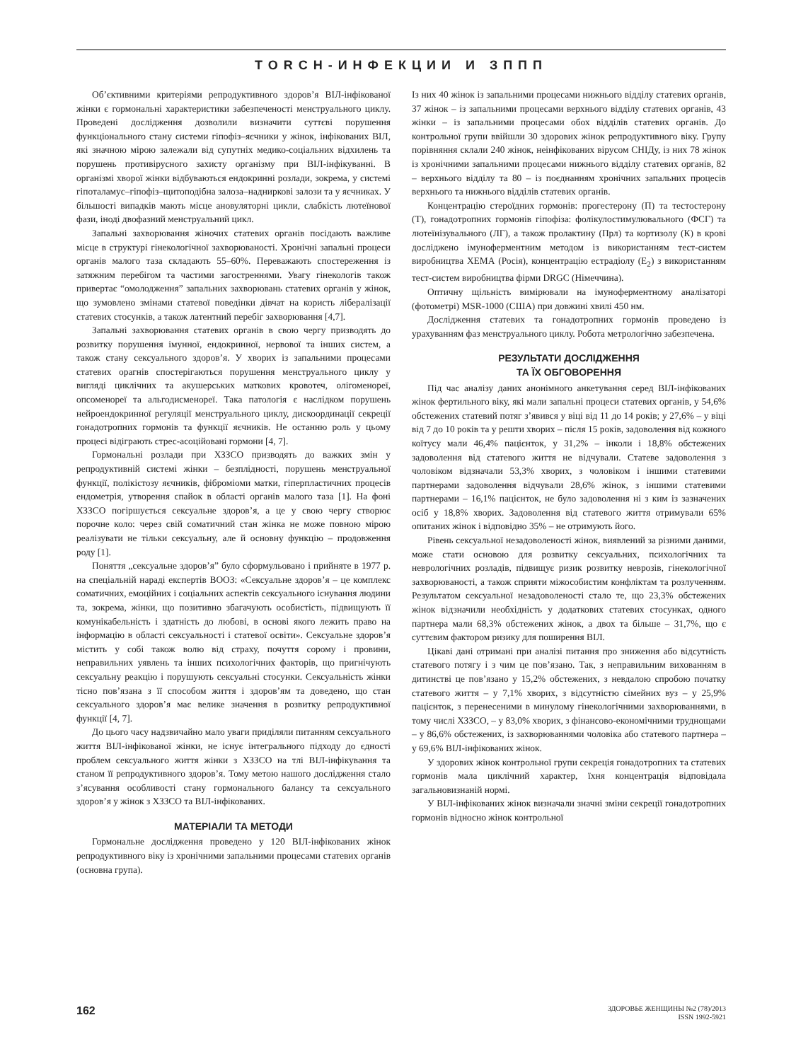TORCH-ИНФЕКЦИИ И ЗППП
Об’єктивними критеріями репродуктивного здоров’я ВІЛ-інфікованої жінки є гормональні характеристики забезпеченості менструального циклу. Проведені дослідження дозволили визначити суттєві порушення функціонального стану системи гіпофіз–яєчники у жінок, інфікованих ВІЛ, які значною мірою залежали від супутніх медико-соціальних відхилень та порушень противірусного захисту організму при ВІЛ-інфікуванні. В організмі хворої жінки відбуваються ендокринні розлади, зокрема, у системі гіпоталамус–гіпофіз–щитоподібна залоза–надниркові залози та у яєчниках. У більшості випадків мають місце ановуляторні цикли, слабкість лютеїнової фази, іноді двофазний менструальний цикл.
Запальні захворювання жіночих статевих органів посідають важливе місце в структурі гінекологічної захворюваності. Хронічні запальні процеси органів малого таза складають 55–60%. Переважають спостереження із затяжним перебігом та частими загостреннями. Увагу гінекологів також привертає “омолодження” запальних захворювань статевих органів у жінок, що зумовлено змінами статевої поведінки дівчат на користь лібералізації статевих стосунків, а також латентний перебіг захворювання [4,7].
Запальні захворювання статевих органів в свою чергу призводять до розвитку порушення імунної, ендокринної, нервової та інших систем, а також стану сексуального здоров’я. У хворих із запальними процесами статевих орагнів спостерігаються порушення менструального циклу у вигляді циклічних та акушерських маткових кровотеч, олігоменореї, опсоменореї та альгодисменореї. Така патологія є наслідком порушень нейроендокринної регуляції менструального циклу, дискоординації секреції гонадотропних гормонів та функції яєчників. Не останню роль у цьому процесі відіграють стрес-асоційовані гормони [4, 7].
Гормональні розлади при ХЗЗСО призводять до важких змін у репродуктивній системі жінки – безплідності, порушень менструальної функції, полікістозу яєчників, фіброміоми матки, гіперпластичних процесів ендометрія, утворення спайок в області органів малого таза [1]. На фоні ХЗЗСО погіршується сексуальне здоров’я, а це у свою чергу створює порочне коло: через свій соматичний стан жінка не може повною мірою реалізувати не тільки сексуальну, але й основну функцію – продовження роду [1].
Поняття „сексуальне здоров’я” було сформульовано і прийняте в 1977 р. на спеціальній нараді експертів ВООЗ: «Сексуальне здоров’я – це комплекс соматичних, емоційних і соціальних аспектів сексуального існування людини та, зокрема, жінки, що позитивно збагачують особистість, підвищують її комунікабельність і здатність до любові, в основі якого лежить право на інформацію в області сексуальності і статевої освіти». Сексуальне здоров’я містить у собі також волю від страху, почуття сорому і провини, неправильних уявлень та інших психологічних факторів, що пригнічують сексуальну реакцію і порушують сексуальні стосунки. Сексуальність жінки тісно пов’язана з її способом життя і здоров’ям та доведено, що стан сексуального здоров’я має велике значення в розвитку репродуктивної функції [4, 7].
До цього часу надзвичайно мало уваги приділяли питанням сексуального життя ВІЛ-інфікованої жінки, не існує інтегрального підходу до єдності проблем сексуального життя жінки з ХЗЗСО на тлі ВІЛ-інфікування та станом її репродуктивного здоров’я. Тому метою нашого дослідження стало з’ясування особливості стану гормонального балансу та сексуального здоров’я у жінок з ХЗЗСО та ВІЛ-інфікованих.
МАТЕРІАЛИ ТА МЕТОДИ
Гормональне дослідження проведено у 120 ВІЛ-інфікованих жінок репродуктивного віку із хронічними запальними процесами статевих органів (основна група).
Із них 40 жінок із запальними процесами нижнього відділу статевих органів, 37 жінок – із запальними процесами верхнього відділу статевих органів, 43 жінки – із запальними процесами обох відділів статевих органів. До контрольної групи ввійшли 30 здорових жінок репродуктивного віку. Групу порівняння склали 240 жінок, неінфікованих вірусом СНІДу, із них 78 жінок із хронічними запальними процесами нижнього відділу статевих органів, 82 – верхнього відділу та 80 – із поєднанням хронічних запальних процесів верхнього та нижнього відділів статевих органів.
Концентрацію стероїдних гормонів: прогестерону (П) та тестостерону (Т), гонадотропних гормонів гіпофіза: фолікулостимулювального (ФСГ) та лютеїнізувального (ЛГ), а також пролактину (Прл) та кортизолу (К) в крові досліджено імуноферментним методом із використанням тест-систем виробництва ХЕМА (Росія), концентрацію естрадіолу (Е<sub>2</sub>) з використанням тест-систем виробництва фірми DRGC (Німеччина).
Оптичну щільність вимірювали на імуноферментному аналізаторі (фотометрі) MSR-1000 (США) при довжині хвилі 450 нм.
Дослідження статевих та гонадотропних гормонів проведено із урахуванням фаз менструального циклу. Робота метрологічно забезпечена.
РЕЗУЛЬТАТИ ДОСЛІДЖЕННЯ
ТА ЇХ ОБГОВОРЕННЯ
Під час аналізу даних анонімного анкетування серед ВІЛ-інфікованих жінок фертильного віку, які мали запальні процеси статевих органів, у 54,6% обстежених статевий потяг з’явився у віці від 11 до 14 років; у 27,6% – у віці від 7 до 10 років та у решти хворих – після 15 років, задоволення від кожного коїтусу мали 46,4% пацієнток, у 31,2% – інколи і 18,8% обстежених задоволення від статевого життя не відчували. Статеве задоволення з чоловіком відзначали 53,3% хворих, з чоловіком і іншими статевими партнерами задоволення відчували 28,6% жінок, з іншими статевими партнерами – 16,1% пацієнток, не було задоволення ні з ким із зазначених осіб у 18,8% хворих. Задоволення від статевого життя отримували 65% опитаних жінок і відповідно 35% – не отримують його.
Рівень сексуальної незадоволеності жінок, виявлений за різними даними, може стати основою для розвитку сексуальних, психологічних та неврологічних розладів, підвищує ризик розвитку неврозів, гінекологічної захворюваності, а також сприяти міжособистим конфліктам та розлученням. Результатом сексуальної незадоволеності стало те, що 23,3% обстежених жінок відзначили необхідність у додаткових статевих стосунках, одного партнера мали 68,3% обстежених жінок, а двох та більше – 31,7%, що є суттєвим фактором ризику для поширення ВІЛ.
Цікаві дані отримані при аналізі питання про зниження або відсутність статевого потягу і з чим це пов’язано. Так, з неправильним вихованням в дитинстві це пов’язано у 15,2% обстежених, з невдалою спробою початку статевого життя – у 7,1% хворих, з відсутністю сімейних вуз – у 25,9% пацієнток, з перенесеними в минулому гінекологічними захворюваннями, в тому числі ХЗЗСО, – у 83,0% хворих, з фінансово-економічними труднощами – у 86,6% обстежених, із захворюваннями чоловіка або статевого партнера – у 69,6% ВІЛ-інфікованих жінок.
У здорових жінок контрольної групи секреція гонадотропних та статевих гормонів мала циклічний характер, їхня концентрація відповідала загальновизнаній нормі.
У ВІЛ-інфікованих жінок визначали значні зміни секреції гонадотропних гормонів відносно жінок контрольної
162
ЗДОРОВЬЕ ЖЕНЩИНЫ №2 (78)/2013
ISSN 1992-5921